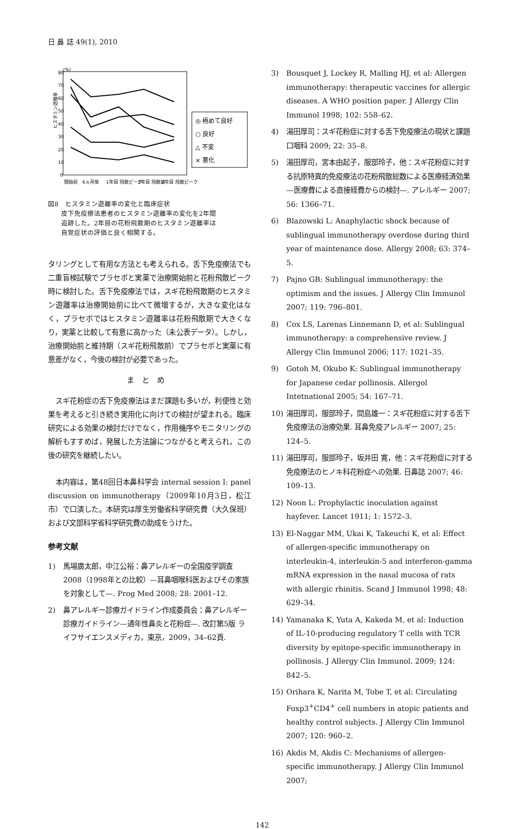日 鼻 誌 49(1), 2010
80
70
60
50
40
30
20
10
0
(%)
ヒスタミン遊離率
◎ 極めて良好
○ 良好
△ 不変
× 悪化
開始前
6ヵ月後
1年目 飛散ピーク
2年目 飛散前
2年目 飛散ピーク
図8　ヒスタミン遊離率の変化と臨床症状
　　皮下免疫療法患者のヒスタミン遊離率の変化を2年間
　　追跡した。2年目の花粉飛散期のヒスタミン遊離率は
　　自覚症状の評価と良く相関する。
タリングとして有用な方法とも考えられる。舌下免疫療法でも二重盲検試験でプラセボと実薬で治療開始前と花粉飛散ピーク時に検討した。舌下免疫療法では，スギ花粉飛散期のヒスタミン遊離率は治療開始前に比べて微増するが，大きな変化はなく，プラセボではヒスタミン遊離率は花粉飛散期で大きくなり，実薬と比較して有意に高かった（未公表データ）。しかし，治療開始前と維持期（スギ花粉飛散前）でプラセボと実薬に有意差がなく，今後の検討が必要であった。
まとめ
スギ花粉症の舌下免疫療法はまだ課題も多いが，利便性と効果を考えると引き続き実用化に向けての検討が望まれる。臨床研究による効果の検討だけでなく，作用機序やモニタリングの解析もすすめば，発展した方法論につながると考えられ，この後の研究を継続したい。
本内容は，第48回日本鼻科学会 internal session I: panel discussion on immunotherapy（2009年10月3日，松江市）で口演した。本研究は厚生労働省科学研究費（大久保班）および文部科学省科学研究費の助成をうけた。
参考文献
1) 馬場廣太郎，中江公裕：鼻アレルギーの全国疫学調査2008（1998年との比較）—耳鼻咽喉科医およびその家族を対象として—. Prog Med 2008; 28: 2001–12.
2) 鼻アレルギー診療ガイドライン作成委員会：鼻アレルギー診療ガイドライン—通年性鼻炎と花粉症—. 改訂第5版 ライフサイエンスメディカ，東京，2009，34–62頁.
3) Bousquet J, Lockey R, Malling HJ, et al: Allergen immunotherapy: therapeutic vaccines for allergic diseases. A WHO position paper. J Allergy Clin Immunol 1998; 102: 558–62.
4) 湯田厚司：スギ花粉症に対する舌下免疫療法の現状と課題 口咽科 2009; 22: 35–8.
5) 湯田厚司，宮本由起子，服部玲子，他：スギ花粉症に対する抗原特異的免疫療法の花粉飛散総数による医療経済効果—医療費による直接経費からの検討—. アレルギー 2007; 56: 1366–71.
6) Blazowski L: Anaphylactic shock because of sublingual immunotherapy overdose during third year of maintenance dose. Allergy 2008; 63: 374–5.
7) Pajno GB: Sublingual immunotherapy: the optimism and the issues. J Allergy Clin Immunol 2007; 119: 796–801.
8) Cox LS, Larenas Linnemann D, et al: Sublingual immunotherapy: a comprehensive review. J Allergy Clin Immunol 2006; 117: 1021–35.
9) Gotoh M, Okubo K: Sublingual immunotherapy for Japanese cedar pollinosis. Allergol Intetnational 2005; 54: 167–71.
10) 湯田厚司，服部玲子，間島雄一：スギ花粉症に対する舌下免疫療法の治療効果. 耳鼻免疫アレルギー 2007; 25: 124–5.
11) 湯田厚司，服部玲子，坂井田 寛，他：スギ花粉症に対する免疫療法のヒノキ科花粉症への効果. 日鼻誌 2007; 46: 109–13.
12) Noon L: Prophylactic inoculation against hayfever. Lancet 1911; 1: 1572–3.
13) El-Naggar MM, Ukai K, Takeuchi K, et al: Effect of allergen-specific immunotherapy on interleukin-4, interleukin-5 and interferon-gamma mRNA expression in the nasal mucosa of rats with allergic rhinitis. Scand J Immunol 1998; 48: 629–34.
14) Yamanaka K, Yuta A, Kakeda M, et al: Induction of IL-10-producing regulatory T cells with TCR diversity by epitope-specific immunotherapy in pollinosis. J Allergy Clin Immunol. 2009; 124: 842–5.
15) Orihara K, Narita M, Tobe T, et al: Circulating Foxp3<sup>+</sup>CD4<sup>+</sup> cell numbers in atopic patients and healthy control subjects. J Allergy Clin Immunol 2007; 120: 960–2.
16) Akdis M, Akdis C: Mechanisms of allergen-specific immunotherapy. J Allergy Clin Immunol 2007;
142